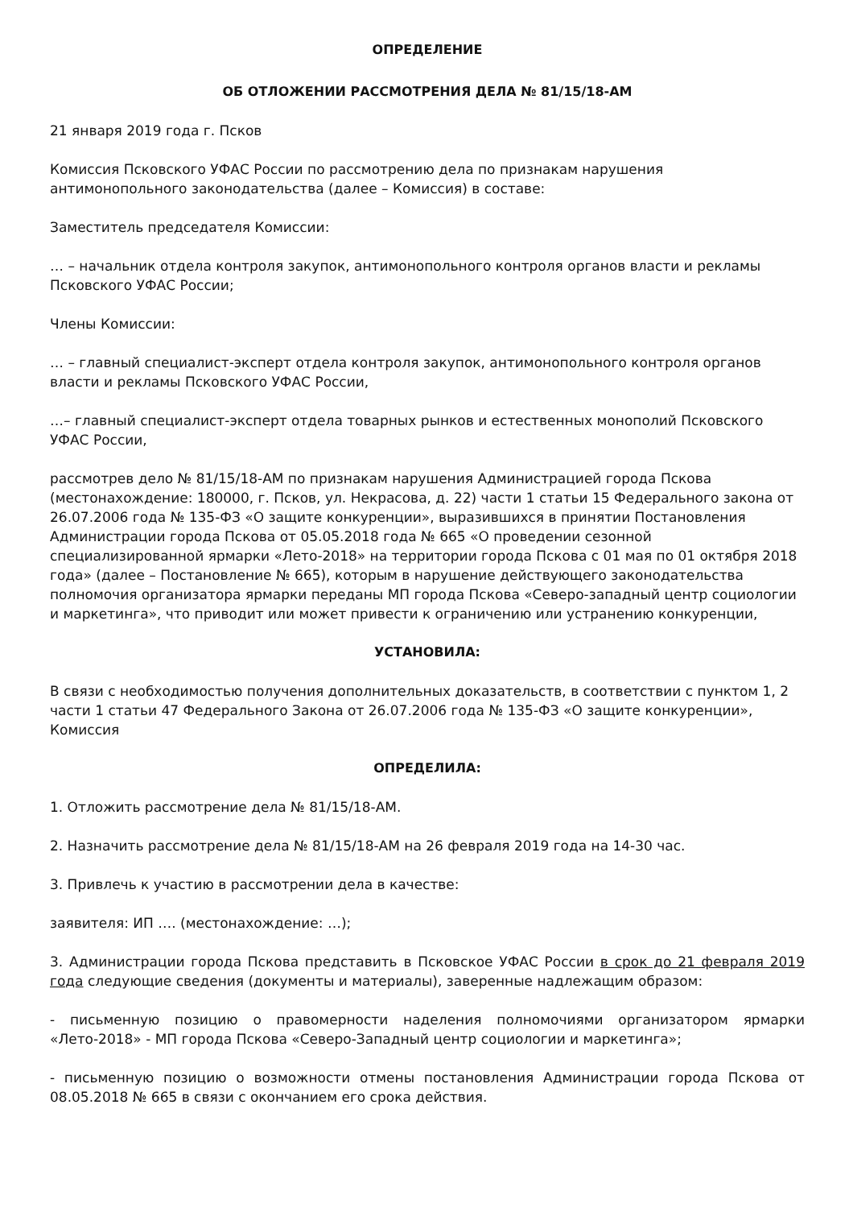ОПРЕДЕЛЕНИЕ
ОБ ОТЛОЖЕНИИ РАССМОТРЕНИЯ ДЕЛА № 81/15/18-АМ
21 января 2019 года г. Псков
Комиссия Псковского УФАС России по рассмотрению дела по признакам нарушения антимонопольного законодательства (далее – Комиссия) в составе:
Заместитель председателя Комиссии:
… – начальник отдела контроля закупок, антимонопольного контроля органов власти и рекламы Псковского УФАС России;
Члены Комиссии:
… – главный специалист-эксперт отдела контроля закупок, антимонопольного контроля органов власти и рекламы Псковского УФАС России,
…– главный специалист-эксперт отдела товарных рынков и естественных монополий Псковского УФАС России,
рассмотрев дело № 81/15/18-АМ по признакам нарушения Администрацией города Пскова (местонахождение: 180000, г. Псков, ул. Некрасова, д. 22) части 1 статьи 15 Федерального закона от 26.07.2006 года № 135-ФЗ «О защите конкуренции», выразившихся в принятии Постановления Администрации города Пскова от 05.05.2018 года № 665 «О проведении сезонной специализированной ярмарки «Лето-2018» на территории города Пскова с 01 мая по 01 октября 2018 года» (далее – Постановление № 665), которым в нарушение действующего законодательства полномочия организатора ярмарки переданы МП города Пскова «Северо-западный центр социологии и маркетинга», что приводит или может привести к ограничению или устранению конкуренции,
УСТАНОВИЛА:
В связи с необходимостью получения дополнительных доказательств, в соответствии с пунктом 1, 2 части 1 статьи 47 Федерального Закона от 26.07.2006 года № 135-ФЗ «О защите конкуренции», Комиссия
ОПРЕДЕЛИЛА:
1. Отложить рассмотрение дела № 81/15/18-АМ.
2. Назначить рассмотрение дела № 81/15/18-АМ на 26 февраля 2019 года на 14-30 час.
3. Привлечь к участию в рассмотрении дела в качестве:
заявителя: ИП …. (местонахождение: …);
3. Администрации города Пскова представить в Псковское УФАС России в срок до 21 февраля 2019 года следующие сведения (документы и материалы), заверенные надлежащим образом:
- письменную позицию о правомерности наделения полномочиями организатором ярмарки «Лето-2018» - МП города Пскова «Северо-Западный центр социологии и маркетинга»;
- письменную позицию о возможности отмены постановления Администрации города Пскова от 08.05.2018 № 665 в связи с окончанием его срока действия.